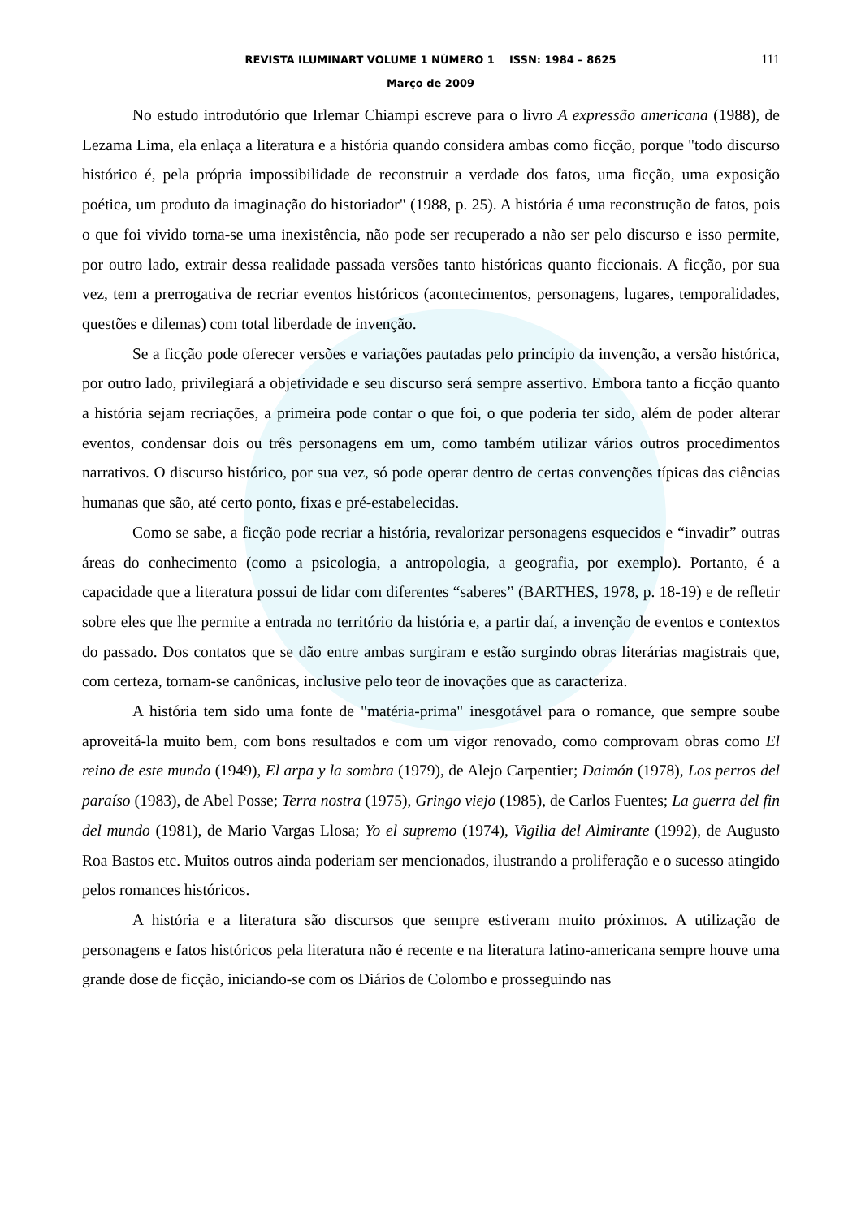REVISTA ILUMINART VOLUME 1 NÚMERO 1 ISSN: 1984 – 8625
111
Março de 2009
No estudo introdutório que Irlemar Chiampi escreve para o livro A expressão americana (1988), de Lezama Lima, ela enlaça a literatura e a história quando considera ambas como ficção, porque "todo discurso histórico é, pela própria impossibilidade de reconstruir a verdade dos fatos, uma ficção, uma exposição poética, um produto da imaginação do historiador" (1988, p. 25). A história é uma reconstrução de fatos, pois o que foi vivido torna-se uma inexistência, não pode ser recuperado a não ser pelo discurso e isso permite, por outro lado, extrair dessa realidade passada versões tanto históricas quanto ficcionais. A ficção, por sua vez, tem a prerrogativa de recriar eventos históricos (acontecimentos, personagens, lugares, temporalidades, questões e dilemas) com total liberdade de invenção.
Se a ficção pode oferecer versões e variações pautadas pelo princípio da invenção, a versão histórica, por outro lado, privilegiará a objetividade e seu discurso será sempre assertivo. Embora tanto a ficção quanto a história sejam recriações, a primeira pode contar o que foi, o que poderia ter sido, além de poder alterar eventos, condensar dois ou três personagens em um, como também utilizar vários outros procedimentos narrativos. O discurso histórico, por sua vez, só pode operar dentro de certas convenções típicas das ciências humanas que são, até certo ponto, fixas e pré-estabelecidas.
Como se sabe, a ficção pode recriar a história, revalorizar personagens esquecidos e “invadir” outras áreas do conhecimento (como a psicologia, a antropologia, a geografia, por exemplo). Portanto, é a capacidade que a literatura possui de lidar com diferentes “saberes” (BARTHES, 1978, p. 18-19) e de refletir sobre eles que lhe permite a entrada no território da história e, a partir daí, a invenção de eventos e contextos do passado. Dos contatos que se dão entre ambas surgiram e estão surgindo obras literárias magistrais que, com certeza, tornam-se canônicas, inclusive pelo teor de inovações que as caracteriza.
A história tem sido uma fonte de "matéria-prima" inesgotável para o romance, que sempre soube aproveitá-la muito bem, com bons resultados e com um vigor renovado, como comprovam obras como El reino de este mundo (1949), El arpa y la sombra (1979), de Alejo Carpentier; Daimón (1978), Los perros del paraíso (1983), de Abel Posse; Terra nostra (1975), Gringo viejo (1985), de Carlos Fuentes; La guerra del fin del mundo (1981), de Mario Vargas Llosa; Yo el supremo (1974), Vigilia del Almirante (1992), de Augusto Roa Bastos etc. Muitos outros ainda poderiam ser mencionados, ilustrando a proliferação e o sucesso atingido pelos romances históricos.
A história e a literatura são discursos que sempre estiveram muito próximos. A utilização de personagens e fatos históricos pela literatura não é recente e na literatura latino-americana sempre houve uma grande dose de ficção, iniciando-se com os Diários de Colombo e prosseguindo nas